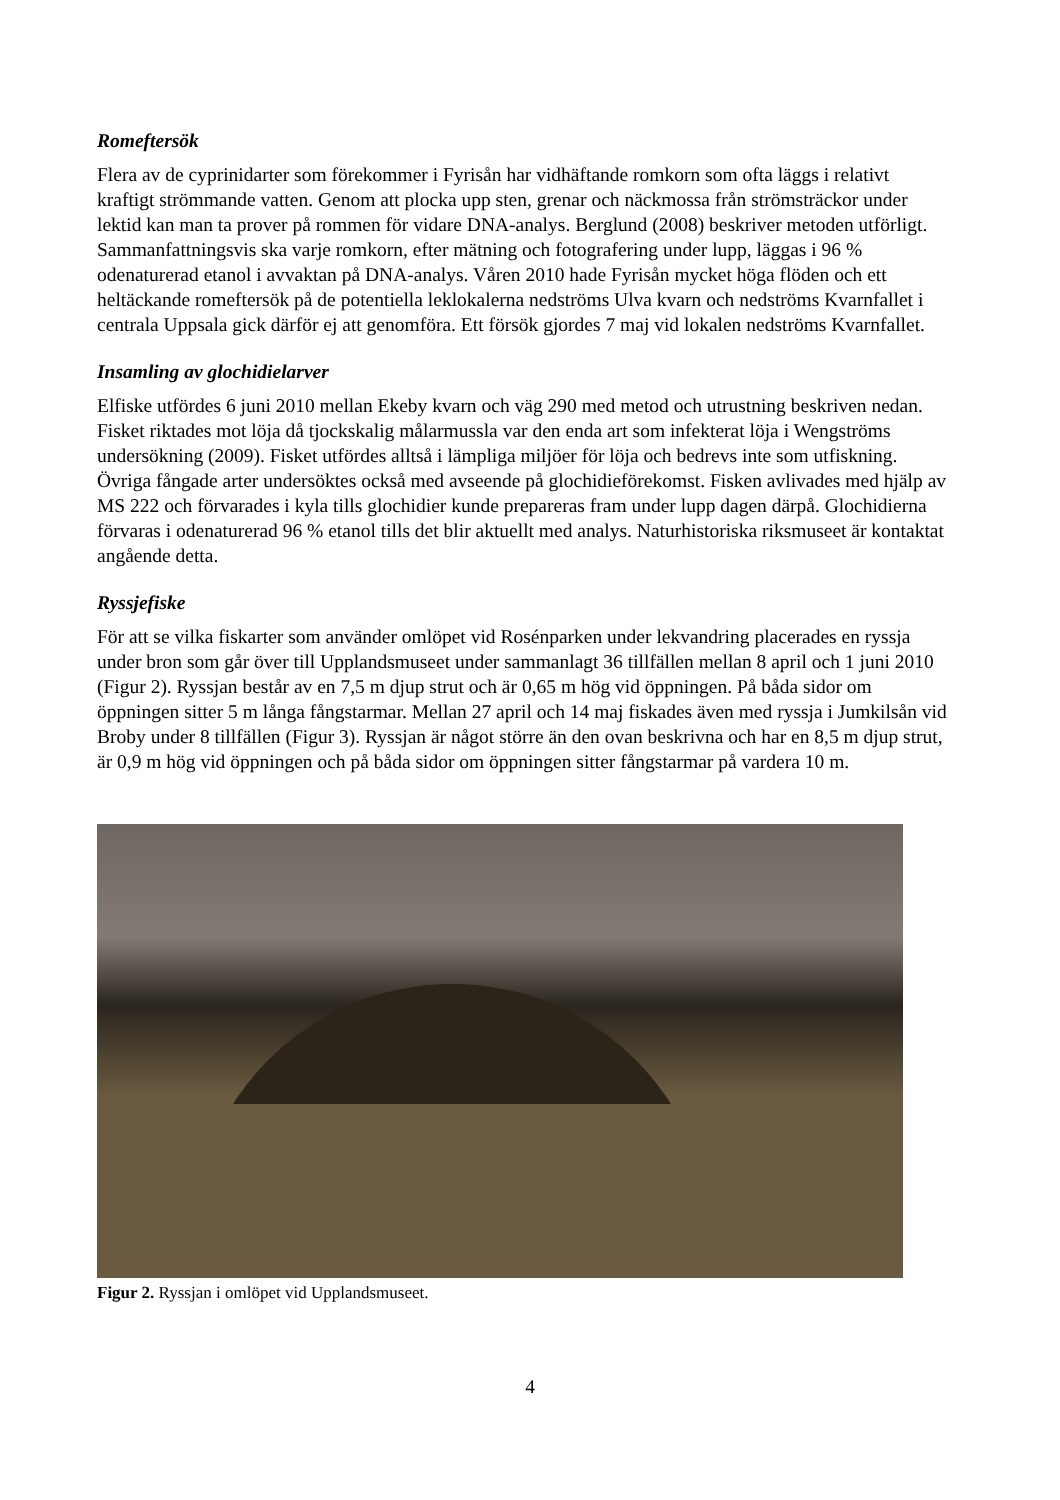Romeftersök
Flera av de cyprinidarter som förekommer i Fyrisån har vidhäftande romkorn som ofta läggs i relativt kraftigt strömmande vatten. Genom att plocka upp sten, grenar och näckmossa från strömsträckor under lektid kan man ta prover på rommen för vidare DNA-analys. Berglund (2008) beskriver metoden utförligt. Sammanfattningsvis ska varje romkorn, efter mätning och fotografering under lupp, läggas i 96 % odenaturerad etanol i avvaktan på DNA-analys. Våren 2010 hade Fyrisån mycket höga flöden och ett heltäckande romeftersök på de potentiella leklokalerna nedströms Ulva kvarn och nedströms Kvarnfallet i centrala Uppsala gick därför ej att genomföra. Ett försök gjordes 7 maj vid lokalen nedströms Kvarnfallet.
Insamling av glochidielarver
Elfiske utfördes 6 juni 2010 mellan Ekeby kvarn och väg 290 med metod och utrustning beskriven nedan. Fisket riktades mot löja då tjockskalig målarmussla var den enda art som infekterat löja i Wengströms undersökning (2009). Fisket utfördes alltså i lämpliga miljöer för löja och bedrevs inte som utfiskning. Övriga fångade arter undersöktes också med avseende på glochidieförekomst. Fisken avlivades med hjälp av MS 222 och förvarades i kyla tills glochidier kunde prepareras fram under lupp dagen därpå. Glochidierna förvaras i odenaturerad 96 % etanol tills det blir aktuellt med analys. Naturhistoriska riksmuseet är kontaktat angående detta.
Ryssjefiske
För att se vilka fiskarter som använder omlöpet vid Rosénparken under lekvandring placerades en ryssja under bron som går över till Upplandsmuseet under sammanlagt 36 tillfällen mellan 8 april och 1 juni 2010 (Figur 2). Ryssjan består av en 7,5 m djup strut och är 0,65 m hög vid öppningen. På båda sidor om öppningen sitter 5 m långa fångstarmar. Mellan 27 april och 14 maj fiskades även med ryssja i Jumkilsån vid Broby under 8 tillfällen (Figur 3). Ryssjan är något större än den ovan beskrivna och har en 8,5 m djup strut, är 0,9 m hög vid öppningen och på båda sidor om öppningen sitter fångstarmar på vardera 10 m.
Figur 2. Ryssjan i omlöpet vid Upplandsmuseet.
4